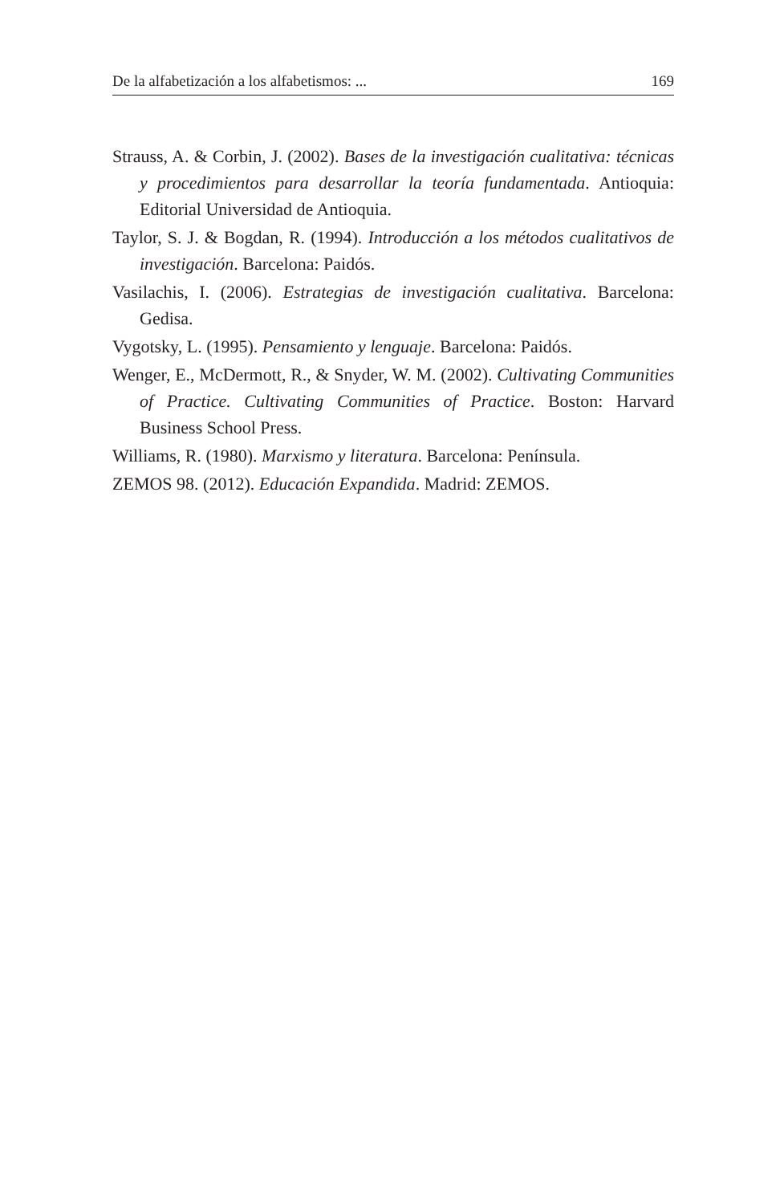De la alfabetización a los alfabetismos: ... 169
Strauss, A. & Corbin, J. (2002). Bases de la investigación cualitativa: técnicas y procedimientos para desarrollar la teoría fundamentada. Antioquia: Editorial Universidad de Antioquia.
Taylor, S. J. & Bogdan, R. (1994). Introducción a los métodos cualitativos de investigación. Barcelona: Paidós.
Vasilachis, I. (2006). Estrategias de investigación cualitativa. Barcelona: Gedisa.
Vygotsky, L. (1995). Pensamiento y lenguaje. Barcelona: Paidós.
Wenger, E., McDermott, R., & Snyder, W. M. (2002). Cultivating Communities of Practice. Cultivating Communities of Practice. Boston: Harvard Business School Press.
Williams, R. (1980). Marxismo y literatura. Barcelona: Península.
ZEMOS 98. (2012). Educación Expandida. Madrid: ZEMOS.